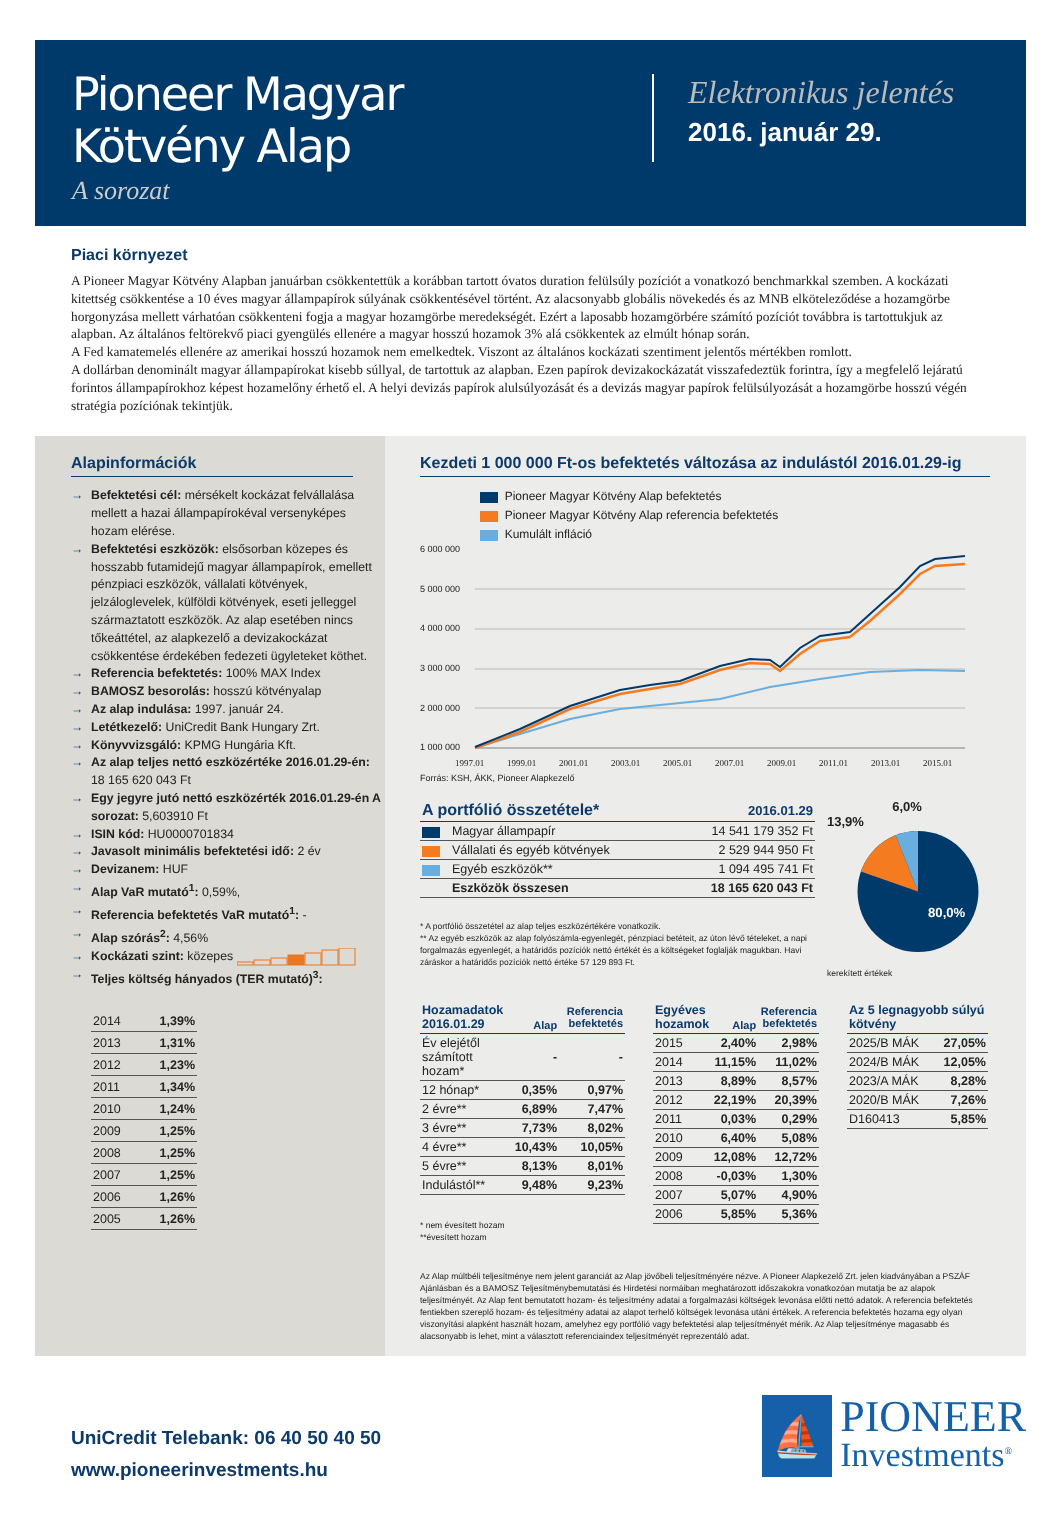Pioneer Magyar
Kötvény Alap
A sorozat
Elektronikus jelentés
2016. január 29.
Piaci környezet
A Pioneer Magyar Kötvény Alapban januárban csökkentettük a korábban tartott óvatos duration felülsúly pozíciót a vonatkozó benchmarkkal szemben. A kockázati kitettség csökkentése a 10 éves magyar állampapírok súlyának csökkentésével történt. Az alacsonyabb globális növekedés és az MNB elköteleződése a hozamgörbe horgonyzása mellett várhatóan csökkenteni fogja a magyar hozamgörbe meredekségét. Ezért a laposabb hozamgörbére számító pozíciót továbbra is tartottukjuk az alapban. Az általános feltörekvő piaci gyengülés ellenére a magyar hosszú hozamok 3% alá csökkentek az elmúlt hónap során.
A Fed kamatemelés ellenére az amerikai hosszú hozamok nem emelkedtek. Viszont az általános kockázati szentiment jelentős mértékben romlott.
A dollárban denominált magyar állampapírokat kisebb súllyal, de tartottuk az alapban. Ezen papírok devizakockázatát visszafedeztük forintra, így a megfelelő lejáratú forintos állampapírokhoz képest hozamelőny érhető el. A helyi devizás papírok alulsúlyozását és a devizás magyar papírok felülsúlyozását a hozamgörbe hosszú végén stratégia pozíciónak tekintjük.
Alapinformációk
→ Befektetési cél: mérsékelt kockázat felvállalása mellett a hazai állampapírokéval versenyképes hozam elérése.
→ Befektetési eszközök: elsősorban közepes és hosszabb futamidejű magyar állampapírok, emellett pénzpiaci eszközök, vállalati kötvények, jelzáloglevelek, külföldi kötvények, eseti jelleggel származtatott eszközök. Az alap esetében nincs tőkeáttétel, az alapkezelő a devizakockázat csökkentése érdekében fedezeti ügyleteket köthet.
→ Referencia befektetés: 100% MAX Index
→ BAMOSZ besorolás: hosszú kötvényalap
→ Az alap indulása: 1997. január 24.
→ Letétkezelő: UniCredit Bank Hungary Zrt.
→ Könyvvizsgáló: KPMG Hungária Kft.
→ Az alap teljes nettó eszközértéke 2016.01.29-én: 18 165 620 043 Ft
→ Egy jegyre jutó nettó eszközérték 2016.01.29-én A sorozat: 5,603910 Ft
→ ISIN kód: HU0000701834
→ Javasolt minimális befektetési idő: 2 év
→ Devizanem: HUF
→ Alap VaR mutató<sup>1</sup>: 0,59%,
→ Referencia befektetés VaR mutató<sup>1</sup>: -
→ Alap szórás<sup>2</sup>: 4,56%
→ Kockázati szint: közepes
→ Teljes költség hányados (TER mutató)<sup>3</sup>:
| 2014 | 1,39% |
| 2013 | 1,31% |
| 2012 | 1,23% |
| 2011 | 1,34% |
| 2010 | 1,24% |
| 2009 | 1,25% |
| 2008 | 1,25% |
| 2007 | 1,25% |
| 2006 | 1,26% |
| 2005 | 1,26% |
Kezdeti 1 000 000 Ft-os befektetés változása az indulástól 2016.01.29-ig
Pioneer Magyar Kötvény Alap befektetés
Pioneer Magyar Kötvény Alap referencia befektetés
Kumulált infláció
6 000 000
5 000 000
4 000 000
3 000 000
2 000 000
1 000 000
1997.01
1999.01
2001.01
2003.01
2005.01
2007.01
2009.01
2011.01
2013.01
2015.01
Forrás: KSH, ÁKK, Pioneer Alapkezelő
| A portfólió összetétele* | | 2016.01.29 |
| --- | --- | --- |
| | Magyar állampapír | 14 541 179 352 Ft |
| | Vállalati és egyéb kötvények | 2 529 944 950 Ft |
| | Egyéb eszközök** | 1 094 495 741 Ft |
| | Eszközök összesen | 18 165 620 043 Ft |
* A portfólió összetétel az alap teljes eszközértékére vonatkozik.
** Az egyéb eszközök az alap folyószámla-egyenlegét, pénzpiaci betéteit, az úton lévő tételeket, a napi forgalmazás egyenlegét, a határidős pozíciók nettó értékét és a költségeket foglalják magukban. Havi záráskor a határidős pozíciók nettó értéke 57 129 893 Ft.
6,0%
13,9%
80,0%
kerekített értékek
| Hozamadatok 2016.01.29 | Alap | Referencia befektetés |
| --- | --- | --- |
| Év elejétől számított hozam* | - | - |
| 12 hónap* | 0,35% | 0,97% |
| 2 évre** | 6,89% | 7,47% |
| 3 évre** | 7,73% | 8,02% |
| 4 évre** | 10,43% | 10,05% |
| 5 évre** | 8,13% | 8,01% |
| Indulástól** | 9,48% | 9,23% |
* nem évesített hozam
**évesített hozam
| Egyéves hozamok | Alap | Referencia befektetés |
| --- | --- | --- |
| 2015 | 2,40% | 2,98% |
| 2014 | 11,15% | 11,02% |
| 2013 | 8,89% | 8,57% |
| 2012 | 22,19% | 20,39% |
| 2011 | 0,03% | 0,29% |
| 2010 | 6,40% | 5,08% |
| 2009 | 12,08% | 12,72% |
| 2008 | -0,03% | 1,30% |
| 2007 | 5,07% | 4,90% |
| 2006 | 5,85% | 5,36% |
| Az 5 legnagyobb súlyú kötvény | |
| --- | --- |
| 2025/B MÁK | 27,05% |
| 2024/B MÁK | 12,05% |
| 2023/A MÁK | 8,28% |
| 2020/B MÁK | 7,26% |
| D160413 | 5,85% |
Az Alap múltbéli teljesítménye nem jelent garanciát az Alap jövőbeli teljesítményére nézve. A Pioneer Alapkezelő Zrt. jelen kiadványában a PSZÁF Ajánlásban és a BAMOSZ Teljesítménybemutatási és Hirdetési normáiban meghatározott időszakokra vonatkozóan mutatja be az alapok teljesítményét. Az Alap fent bemutatott hozam- és teljesítmény adatai a forgalmazási költségek levonása előtti nettó adatok. A referencia befektetés fentiekben szereplő hozam- és teljesítmény adatai az alapot terhelő költségek levonása utáni értékek. A referencia befektetés hozama egy olyan viszonyítási alapként használt hozam, amelyhez egy portfólió vagy befektetési alap teljesítményét mérik. Az Alap teljesítménye magasabb és alacsonyabb is lehet, mint a választott referenciaindex teljesítményét reprezentáló adat.
UniCredit Telebank: 06 40 50 40 50
www.pioneerinvestments.hu
⛵
PIONEER
Investments<sup>®</sup>